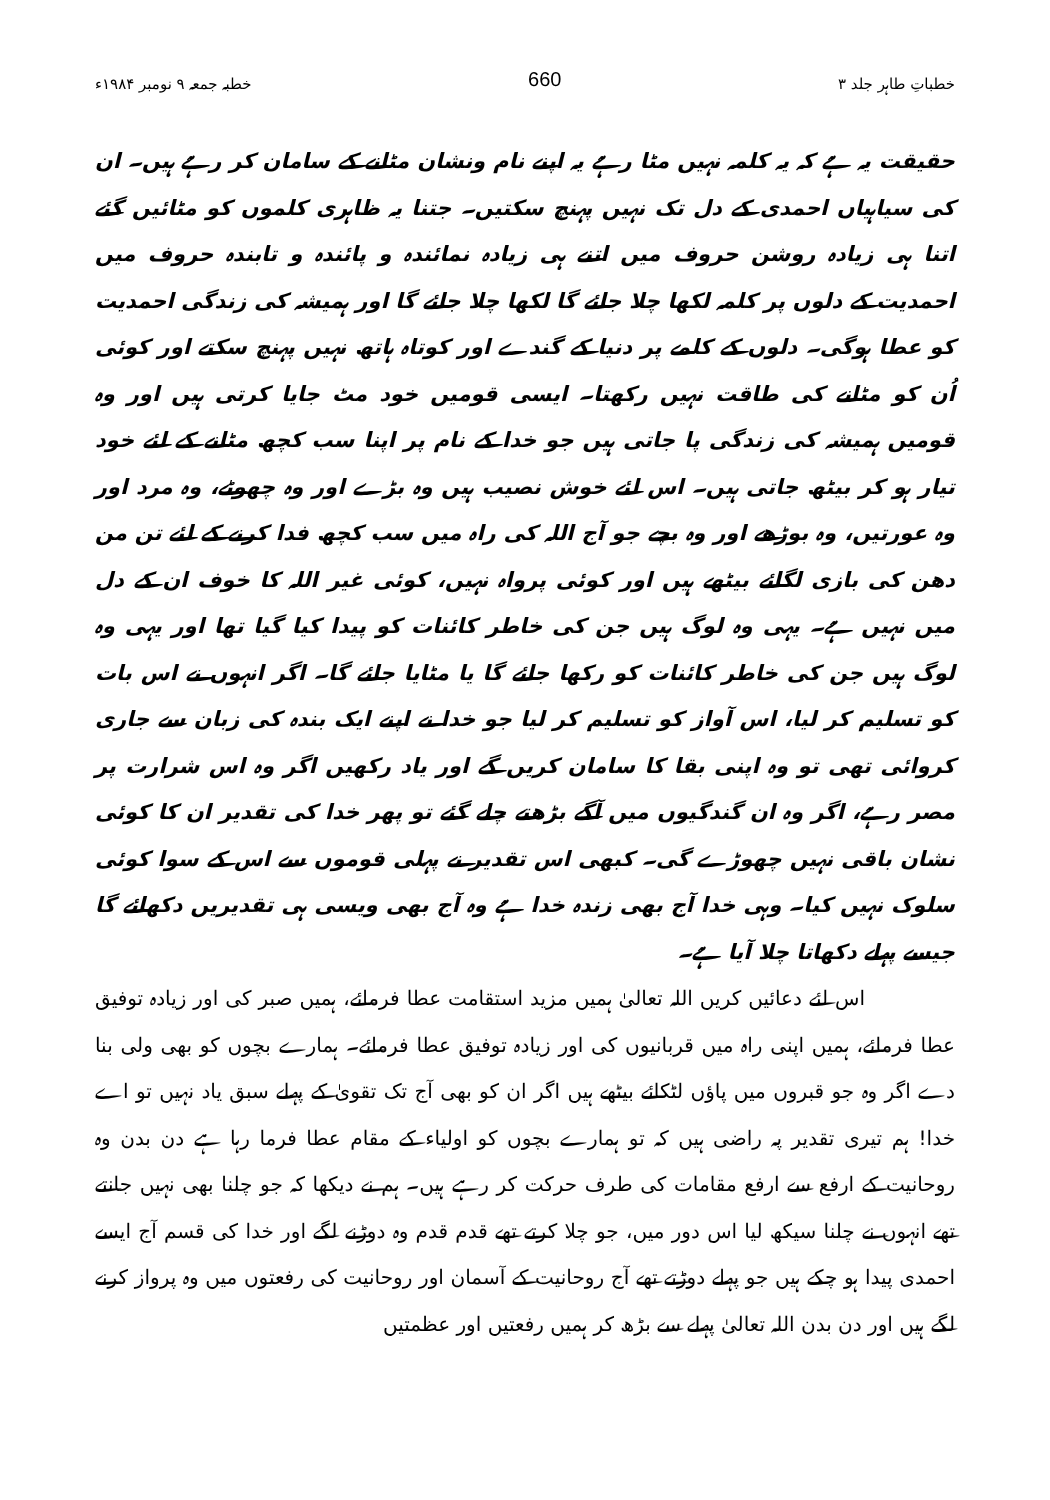خطباتِ طاہر جلد ۳ 660 خطبہ جمعہ ۹ نومبر ۱۹۸۴ء
حقیقت یہ ہے کہ یہ کلمہ نہیں مٹا رہے یہ اپنے نام ونشان مٹانے کے سامان کر رہے ہیں۔ ان کی سیاہیاں احمدی کے دل تک نہیں پہنچ سکتیں۔ جتنا یہ ظاہری کلموں کو مٹائیں گئے اتنا ہی زیادہ روشن حروف میں اتنے ہی زیادہ نمائندہ و پائندہ و تابندہ حروف میں احمدیت کے دلوں پر کلمہ لکھا چلا جائے گا لکھا چلا جائے گا اور ہمیشہ کی زندگی احمدیت کو عطا ہوگی۔ دلوں کے کلمے پر دنیا کے گندے اور کوتاہ ہاتھ نہیں پہنچ سکتے اور کوئی اُن کو مٹانے کی طاقت نہیں رکھتا۔ ایسی قومیں خود مٹ جایا کرتی ہیں اور وہ قومیں ہمیشہ کی زندگی پا جاتی ہیں جو خدا کے نام پر اپنا سب کچھ مٹانے کے لئے خود تیار ہو کر بیٹھ جاتی ہیں۔ اس لئے خوش نصیب ہیں وہ بڑے اور وہ چھوٹے، وہ مرد اور وہ عورتیں، وہ بوڑھے اور وہ بچے جو آج اللہ کی راہ میں سب کچھ فدا کرنے کے لئے تن من دھن کی بازی لگائے بیٹھے ہیں اور کوئی پرواہ نہیں، کوئی غیر اللہ کا خوف ان کے دل میں نہیں ہے۔ یہی وہ لوگ ہیں جن کی خاطر کائنات کو پیدا کیا گیا تھا اور یہی وہ لوگ ہیں جن کی خاطر کائنات کو رکھا جائے گا یا مٹایا جائے گا۔ اگر انہوں نے اس بات کو تسلیم کر لیا، اس آواز کو تسلیم کر لیا جو خدا نے اپنے ایک بندہ کی زبان سے جاری کروائی تھی تو وہ اپنی بقا کا سامان کریں گے اور یاد رکھیں اگر وہ اس شرارت پر مصر رہے، اگر وہ ان گندگیوں میں آگے بڑھتے چلے گئے تو پھر خدا کی تقدیر ان کا کوئی نشان باقی نہیں چھوڑے گی۔ کبھی اس تقدیر نے پہلی قوموں سے اس کے سوا کوئی سلوک نہیں کیا۔ وہی خدا آج بھی زندہ خدا ہے وہ آج بھی ویسی ہی تقدیریں دکھائے گا جیسے پہلے دکھاتا چلا آیا ہے۔
اس لئے دعائیں کریں اللہ تعالیٰ ہمیں مزید استقامت عطا فرمائے، ہمیں صبر کی اور زیادہ توفیق عطا فرمائے، ہمیں اپنی راہ میں قربانیوں کی اور زیادہ توفیق عطا فرمائے۔ ہمارے بچوں کو بھی ولی بنا دے اگر وہ جو قبروں میں پاؤں لٹکائے بیٹھے ہیں اگر ان کو بھی آج تک تقویٰ کے پہلے سبق یاد نہیں تو اے خدا! ہم تیری تقدیر پہ راضی ہیں کہ تو ہمارے بچوں کو اولیاء کے مقام عطا فرما رہا ہے دن بدن وہ روحانیت کے ارفع سے ارفع مقامات کی طرف حرکت کر رہے ہیں۔ ہم نے دیکھا کہ جو چلنا بھی نہیں جانتے تھے انہوں نے چلنا سیکھ لیا اس دور میں، جو چلا کرتے تھے قدم قدم وہ دوڑنے لگے اور خدا کی قسم آج ایسے احمدی پیدا ہو چکے ہیں جو پہلے دوڑتے تھے آج روحانیت کے آسمان اور روحانیت کی رفعتوں میں وہ پرواز کرنے لگے ہیں اور دن بدن اللہ تعالیٰ پہلے سے بڑھ کر ہمیں رفعتیں اور عظمتیں